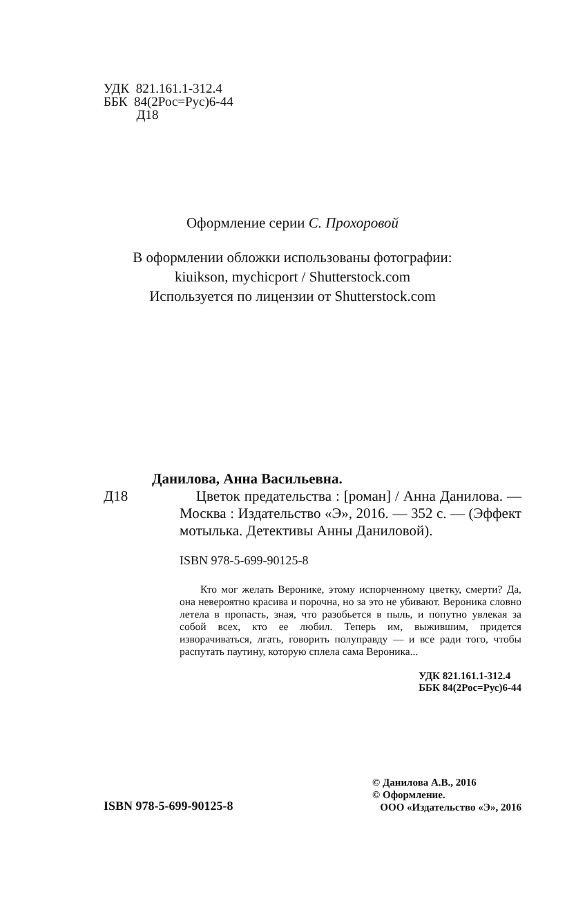УДК 821.161.1-312.4
ББК 84(2Рос=Рус)6-44
Д18
Оформление серии С. Прохоровой
В оформлении обложки использованы фотографии:
kiuikson, mychicport / Shutterstock.com
Используется по лицензии от Shutterstock.com
Данилова, Анна Васильевна.
Д18 Цветок предательства : [роман] / Анна Данилова. — Москва : Издательство «Э», 2016. — 352 с. — (Эффект мотылька. Детективы Анны Даниловой).
ISBN 978-5-699-90125-8
Кто мог желать Веронике, этому испорченному цветку, смерти? Да, она невероятно красива и порочна, но за это не убивают. Вероника словно летела в пропасть, зная, что разобьется в пыль, и попутно увлекая за собой всех, кто ее любил. Теперь им, выжившим, придется изворачиваться, лгать, говорить полуправду — и все ради того, чтобы распутать паутину, которую сплела сама Вероника...
УДК 821.161.1-312.4
ББК 84(2Рос=Рус)6-44
ISBN 978-5-699-90125-8
© Данилова А.В., 2016
© Оформление.
ООО «Издательство «Э», 2016